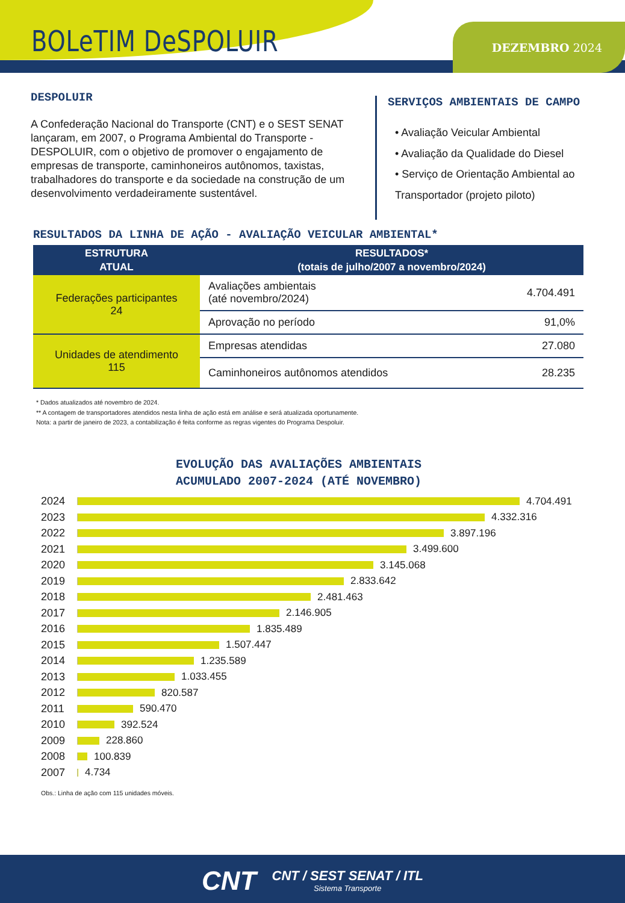BOLeTIM DeSPOLUIR DEZEMBRO 2024
DESPOLUIR
A Confederação Nacional do Transporte (CNT) e o SEST SENAT lançaram, em 2007, o Programa Ambiental do Transporte - DESPOLUIR, com o objetivo de promover o engajamento de empresas de transporte, caminhoneiros autônomos, taxistas, trabalhadores do transporte e da sociedade na construção de um desenvolvimento verdadeiramente sustentável.
SERVIÇOS AMBIENTAIS DE CAMPO
• Avaliação Veicular Ambiental
• Avaliação da Qualidade do Diesel
• Serviço de Orientação Ambiental ao
Transportador (projeto piloto)
RESULTADOS DA LINHA DE AÇÃO - AVALIAÇÃO VEICULAR AMBIENTAL*
| ESTRUTURA ATUAL | RESULTADOS* (totais de julho/2007 a novembro/2024) | |
| --- | --- | --- |
| Federações participantes 24 | Avaliações ambientais (até novembro/2024) | 4.704.491 |
| | Aprovação no período | 91,0% |
| Unidades de atendimento 115 | Empresas atendidas | 27.080 |
| | Caminhoneiros autônomos atendidos | 28.235 |
* Dados atualizados até novembro de 2024.
** A contagem de transportadores atendidos nesta linha de ação está em análise e será atualizada oportunamente.
Nota: a partir de janeiro de 2023, a contabilização é feita conforme as regras vigentes do Programa Despoluir.
EVOLUÇÃO DAS AVALIAÇÕES AMBIENTAIS
ACUMULADO 2007-2024 (ATÉ NOVEMBRO)
2024 4.704.491
2023 4.332.316
2022 3.897.196
2021 3.499.600
2020 3.145.068
2019 2.833.642
2018 2.481.463
2017 2.146.905
2016 1.835.489
2015 1.507.447
2014 1.235.589
2013 1.033.455
2012 820.587
2011 590.470
2010 392.524
2009 228.860
2008 100.839
2007 4.734
Obs.: Linha de ação com 115 unidades móveis.
CNT CNT / SEST SENAT / ITL Sistema Transporte